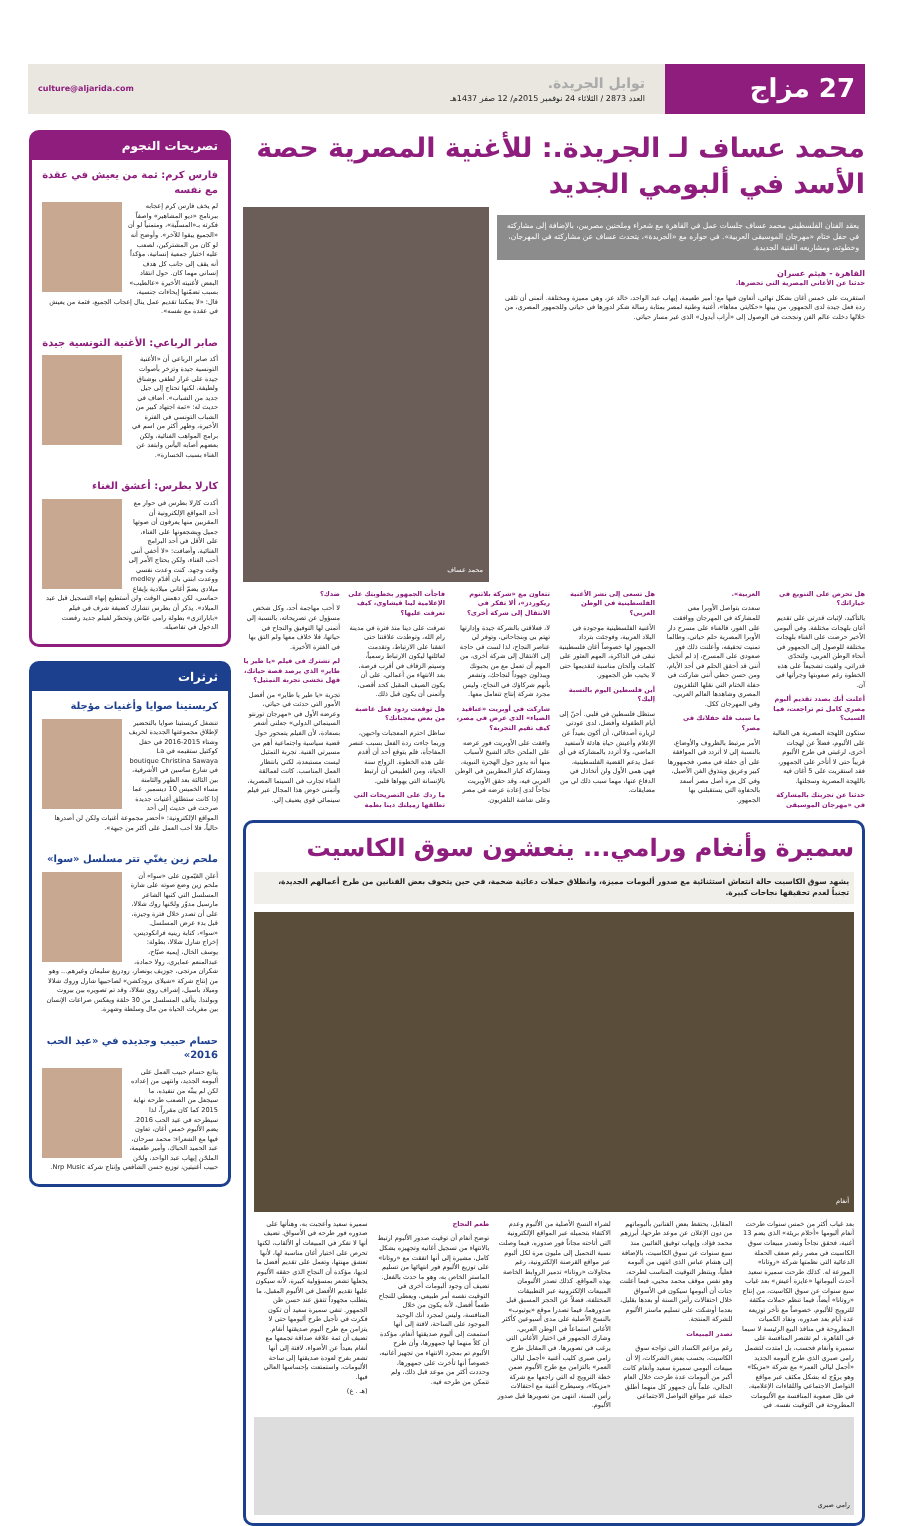27 مزاج
توابل الجريدة.
العدد 2873 / الثلاثاء 24 نوفمبر 2015م/ 12 صفر 1437هـ
culture@aljarida.com
محمد عساف لـ الجريدة.: للأغنية المصرية حصة الأسد في ألبومي الجديد
يعقد الفنان الفلسطيني محمد عساف جلسات عمل في القاهرة مع شعراء وملحنين مصريين، بالإضافة إلى مشاركته في حفل ختام «مهرجان الموسيقى العربية». في حواره مع «الجريدة»، يتحدث عساف عن مشاركته في المهرجان، وخطوته، ومشاريعه الفنية الجديدة.
القاهرة - هيثم عسران
حدثنا عن الأغاني المصرية التي تحضرها.
استقريت على خمس أغان بشكل نهائي، أتعاون فيها مع: أمير طعيمة، إيهاب عبد الواحد، خالد عز، وهي مميزة ومختلفة. أتمنى أن تلقى ردة فعل جيدة لدى الجمهور، من بينها «حكايتي معاها»، أغنية وطنية لمصر بمثابة رسالة شكر لدورها في حياتي وللجمهور المصري، من خلالها دخلت عالم الفن ونجحت في الوصول إلى «أراب أيدول» الذي غير مسار حياتي.
محمد عساف
هل تحرص على التنويع في خياراتك؟
بالتأكيد، لإثبات قدرتي على تقديم أغان بلهجات مختلفة. وفي ألبومي الأخير حرصت على الغناء بلهجات مختلفة للوصول إلى الجمهور في أنحاء الوطن العربي، ولتحدّي قدراتي، ولقيت تشجيعاً على هذه الخطوة رغم صعوبتها وجرأتها في آن.
أعلنت أنك بصدد تقديم ألبوم مصري كامل ثم تراجعت، فما السبب؟
ستكون اللهجة المصرية هي الغالبة على الألبوم، فضلاً عن لهجات أخرى، لرغبتي في طرح الألبوم قريباً حتى لا أتأخر على الجمهور، فقد استقريت على 5 أغان فيه باللهجة المصرية وسجلتها.
حدثنا عن تجربتك بالمشاركة في «مهرجان الموسيقى العربية».
سعدت بتواصل الأوبرا معي للمشاركة في المهرجان ووافقت على الفور، فالغناء على مسرح دار الأوبرا المصرية حلم حياتي، وطالما تمنيت تحقيقه، وأعلنت ذلك فور صعودي على المسرح، إذ لم أتخيل أنني قد أحقق الحلم في أحد الأيام، ومن حسن حظي أنني شاركت في حفلة الختام التي نقلها التلفزيون المصري وشاهدها العالم العربي، وفي المهرجان ككل.
ما سبب قلة حفلاتك في مصر؟
الأمر مرتبط بالظروف والأوضاع، بالنسبة إلي لا أتردد في الموافقة على أي حفلة في مصر، فجمهورها كبير وعريق ويتذوق الفن الأصيل، وفي كل مرة أصل مصر أسعد بالحفاوة التي يستقبلني بها الجمهور.
هل تسعى إلى نشر الأغنية الفلسطينية في الوطن العربي؟
الأغنية الفلسطينية موجودة في البلاد العربية، وفوجئت بترداد الجمهور لها خصوصاً أغان فلسطينية تبقى في الذاكرة، المهم العثور على كلمات وألحان مناسبة لتقديمها حتى لا يخيب ظن الجمهور.
أين فلسطين اليوم بالنسبة إليك؟
ستظل فلسطين في قلبي. أحنّ إلى أيام الطفولة وأفضل، لدى عودتي لزيارة أصدقائي، أن أكون بعيداً عن الإعلام وأعيش حياة هادئة لأستعيد الماضي، ولا أتردد بالمشاركة في أي عمل يدعم القضية الفلسطينية، فهي همي الأول ولن أتخاذل في الدفاع عنها، مهما سبب ذلك لي من مضايقات.
تتعاون مع «شركة بلاتنوم ريكوردز»، ألا تفكر في الانتقال إلى شركة أخرى؟
لا، فعلاقتي بالشركة جيدة وإدارتها تهتم بي وبنجاحاتي، وتوفر لي عناصر النجاح، لذا لست في حاجة إلى الانتقال إلى شركة أخرى، من المهم أن تعمل مع من يحبونك ويبذلون جهوداً لنجاحك، وتشعر بأنهم شركاؤك في النجاح، وليس مجرد شركة إنتاج تتعامل معها.
شاركت في أوبريت «عناقيد الضياء» الذي عرض في مصر، كيف تقيم التجربة؟
وافقت على الأوبريت فور عرضه علي الملحن خالد الشيخ لأسباب منها أنه يدور حول الهجرة النبوية، ومشاركة كبار المطربين في الوطن العربي فيه، وقد حقق الأوبريت نجاحاً لدى إعادة عرضه في مصر وعلى شاشة التلفزيون.
فاجأت الجمهور بخطوبتك على الإعلامية لينا قيشاوي، كيف تعرفت عليها؟
تعرفت على دينا منذ فترة في مدينة رام الله، وتوطدت علاقتنا حتى اتفقنا على الارتباط، وتقدمت لعائلتها ليكون الارتباط رسمياً، وسيتم الزفاف في أقرب فرصة، بعد الانتهاء من أعمالي، على أن يكون الصيف المقبل كحد أقصى، وأتمنى أن يكون قبل ذلك.
هل توقعت ردود فعل غاضبة من بعض معجباتك؟
ساظل احترم المعجبات واحبهن، وربما جاءت ردة الفعل بسبب عنصر المفاجأة، فلم يتوقع أحد أن أقدم على هذه الخطوة. الزواج سنة الحياة، ومن الطبيعي أن أرتبط بالإنسانة التي يهواها قلبي.
ما ردك على التصريحات التي تطلقها زميلتك دينا بطمة ضدك؟
لا أحب مهاجمة أحد، وكل شخص مسؤول عن تصريحاته، بالنسبة إلي أتمنى لها التوفيق والنجاح في حياتها، فلا خلاف معها ولم التق بها في الفترة الأخيرة.
لم تشترك في فيلم «يا طير يا طاير» الذي يرصد قصة حياتك، فهل تخشى تجربة التمثيل؟
تجربة «يا طير يا طاير» من أفضل الأمور التي حدثت في حياتي، وعرضه الأول في «مهرجان تورنتو السينمائي الدولي» جعلني أشعر بسعادة، لأن الفيلم يتمحور حول قضية سياسية واجتماعية أهم من مسيرتي الفنية. تجربة التمثيل ليست مستبعدة، لكني بانتظار العمل المناسب. كانت لعمالقة الغناء تجارب في السينما المصرية، وأتمنى خوض هذا المجال عبر فيلم سينمائي قوي يضيف إلي.
سميرة وأنغام ورامي... ينعشون سوق الكاسيت
يشهد سوق الكاسيت حالة انتعاش استثنائية مع صدور ألبومات مميزة، وانطلاق حملات دعائية ضخمة، في حين يتخوف بعض الفنانين من طرح أعمالهم الجديدة، تجنباً لعدم تحقيقها نجاحات كبيرة.
أنغام
بعد غياب أكثر من خمس سنوات طرحت أنغام ألبومها «أحلام بريئة» الذي يضم 13 أغنية، فحقق نجاحاً وتصدر مبيعات سوق الكاسيت في مصر رغم ضعف الحملة الدعائية التي نظمتها شركة «روتانا» الموزعة له. كذلك طرحت سميرة سعيد أحدث ألبوماتها «عايزة أعيش» بعد غياب سبع سنوات عن سوق الكاسيت، من إنتاج «روتانا» أيضاً، فيما تنظم حملات مكثفة للترويج للألبوم، خصوصاً مع تأخر توزيعه عدة أيام بعد صدوره، ونفاد الكميات المطروحة في منافذ البيع الرئيسة لا سيما في القاهرة. لم تقتصر المنافسة على سميرة وأنغام فحسب، بل امتدت لتشمل رامي صبري الذي طرح ألبومه الجديد «أجمل ليالي العمر» مع شركة «مزيكا» وهو يروّج له بشكل مكثف عبر مواقع التواصل الاجتماعي واللقاءات الإعلامية، في ظل صعوبة المنافسة مع الألبومات المطروحة في التوقيت نفسه. في المقابل، يحتفظ بعض الفنانين بألبوماتهم من دون الإعلان عن موعد طرحها، أبرزهم محمد فؤاد، وإيهاب توفيق الغائبين منذ سبع سنوات عن سوق الكاسيت، بالإضافة إلى هشام عباس الذي انتهى من ألبومه فعلياً، وينتظر التوقيت المناسب لطرحه، وهو نفس موقف محمد محيي، فيما أعلنت جنات أن ألبومها سيكون في الأسواق خلال احتفالات رأس السنة أو بعدها بقليل، بعدما أوشكت على تسليم ماستر الألبوم للشركة المنتجة.
تصدر المبيعات
رغم مزاعم الكساد التي تواجه سوق الكاسيت، بحسب بعض الشركات، إلا أن مبيعات ألبومي سميرة سعيد وأنغام كانت أكبر من ألبومات عدة طرحت خلال العام الحالي، علماً بأن جمهور كل منهما أطلق حملة عبر مواقع التواصل الاجتماعي لشراء النسخ الأصلية من الألبوم وعدم الاكتفاء بتحميله عبر المواقع الإلكترونية التي أتاحته مجاناً فور صدوره، فيما وصلت نسبة التحميل إلى مليون مرة لكل ألبوم عبر مواقع القرصنة الإلكترونية، رغم محاولات «روتانا» تدمير الروابط الخاصة بهذه المواقع. كذلك تصدر الألبومان المبيعات الإلكترونية عبر التطبيقات المختلفة، فضلاً عن الحجز المسبق قبل صدورهما، فيما تصدرا موقع «يوتيوب» بالنسخ الأصلية على مدى أسبوعين كأكثر الأغاني استماعاً في الوطن العربي، وشارك الجمهور في اختيار الأغاني التي يرغب في تصويرها. في المقابل طرح رامي صبري كليب أغنية «أجمل ليالي العمر» بالتزامن مع طرح الألبوم ضمن خطة الترويج له التي راجعها مع شركة «مزيكا»، وسيطرح أغنية مع احتفالات رأس السنة، انتهى من تصويرها قبل صدور الألبوم.
طعم النجاح
توضح أنغام أن توقيت صدور الألبوم ارتبط بالانتهاء من تسجيل أغانيه وتجهيزه بشكل كامل، مشيرة إلى أنها اتفقت مع «روتانا» على توزيع الألبوم فور انتهائها من تسليم الماستر الخاص به، وهو ما حدث بالفعل. تضيف أن وجود ألبومات أخرى في التوقيت نفسه أمر طبيعي، ويعطي للنجاح طعماً أفضل، لأنه يكون من خلال المنافسة، وليس لمجرد أنك الوحيد الموجود على الساحة، لافتة إلى أنها استمعت إلى ألبوم صديقتها أنغام، مؤكدة أن كلاً منهما لها جمهورها، وأن طرح الألبوم تم بمجرد الانتهاء من تجهيز أغانيه، خصوصاً أنها تأخرت على جمهورها، وحددت أكثر من موعد قبل ذلك، ولم تتمكن من طرحه فيه.
سميرة سعيد وأعجبت به، وهنأتها على صدوره فور طرحه في الأسواق. تضيف أنها لا تفكر في المبيعات أو الألقاب، لكنها تحرص على اختيار أغان مناسبة لها، لأنها تعشق مهنتها، وتعمل على تقديم أفضل ما لديها، مؤكدة أن النجاح الذي حققه الألبوم يجعلها تشعر بمسؤولية كبيرة، لأنه سيكون عليها تقديم الأفضل في الألبوم المقبل، ما يتطلب مجهوداً تتفق عند حسن ظن الجمهور. تنفي سميرة سعيد أن تكون فكرت في تأجيل طرح ألبومها حتى لا يتزامن مع طرح ألبوم صديقتها أنغام. تضيف أن ثمة علاقة صداقة تجمعها مع أنغام بعيداً عن الأضواء، لافتة إلى أنها تشعر بفرح لعودة صديقتها إلى ساحة الألبومات، واستمتعت بإحساسها العالي فيها.
(هـ . ع)
رامي صبري
تصريحات النجوم
فارس كرم: ثمة من يعيش في عقدة مع نفسه
لم يخف فارس كرم إعجابه ببرنامج «ديو المشاهير» واصفاً فكرته بـ«المسلّية»، ومتمنياً لو أن «الجميع يبقوا للآخر». وأوضح أنه لو كان من المشتركين، لصعب عليه اختيار جمعية إنسانية، مؤكداً أنه يقف إلى جانب كل هدف إنساني مهما كان. حول انتقاد البعض لأغنيته الأخيرة «عالطيب» بسبب تضمّنها إيحاءات جنسية، قال: «لا يمكننا تقديم عمل ينال إعجاب الجميع، فثمة من يعيش في عقدة مع نفسه».
صابر الرباعي: الأغنية التونسية جيدة
أكد صابر الرباعي أن «الأغنية التونسية جيدة وتزخر بأصوات جيدة على غرار لطفي بوشناق ولطيفة، لكنها تحتاج إلى جيل جديد من الشباب». أضاف في حديث له: «ثمة اجتهاد كبير من الشباب التونسي في الفترة الأخيرة، وظهر أكثر من اسم في برامج المواهب الغنائية، ولكن بعضهم أصابه اليأس وابتعد عن الغناء بسبب الخسارة».
كارلا بطرس: أعشق الغناء
أكدت كارلا بطرس في حوار مع أحد المواقع الإلكترونية أن المقربين منها يعرفون أن صوتها جميل ويشجعونها على الغناء، على الأقل في أحد البرامج الغنائية، وأضافت: «لا أخفي أنني أحب الغناء، ولكن يحتاج الأمر إلى وقت وجهد. كنت وعدت نفسي ووعدت ابنتي بان أقدّم medley ميلادي يضمّ أغاني ميلادية بإيقاع حماسي، لكن دهمني الوقت ولن أستطيع إنهاء التسجيل قبل عيد الميلاد». يذكر أن بطرس تشارك كضيفة شرف في فيلم «باباراتزي» بطولة رامي عيّاش وتحضّر لفيلم جديد رفضت الدخول في تفاصيله.
ثرثرات
كريستينا صوايا وأغنيات مؤجلة
تنشغل كريستينا صوايا بالتحضير لإطلاق مجموعتها الجديدة لخريف وشتاء 2015-2016 في حفل كوكتيل ستقيمه في La boutique Christina Sawaya في شارع ساسين في الأشرفية، بين الثالثة بعد الظهر والثامنة مساء الخميس 10 ديسمبر. عما إذا كانت ستطلق أغنيات جديدة صرحت في حديث إلى أحد المواقع الإلكترونية: «أحضر مجموعة أغنيات ولكن لن أصدرها حالياً، فلا أحب العمل على أكثر من جبهة».
ملحم زين يغنّي تتر مسلسل «سوا»
أعلن القيّمون على «سوا» أن ملحم زين وضع صوته على شارة المسلسل التي كتبها الشاعر مارسيل مدوّر ولحّنها روك شلالا، على أن تصدر خلال فترة وجيزة، قبل بدء عرض المسلسل. «سوا»، كتابة رينيه فرانكوديس، إخراج شارل شلالا، بطولة: يوسف الخال، إيميه صيّاح، عبدالمنعم عمايري، رولا حمادة، شكران مرتجى، جوزيف بونصار، رودريغ سليمان وغيرهم... وهو من إنتاج شركة «شيلاي برودكشن» لصاحبيها شارل وروك شلالا وميلاد باسيل، إشراف روي شلالا، وقد تم تصويره بين بيروت وبولندا. يتألف المسلسل من 30 حلقة ويعكس صراعات الإنسان بين مغريات الحياة من مال وسلطة وشهرة.
حسام حبيب وجديده في «عيد الحب 2016»
يتابع حسام حبيب العمل على ألبومه الجديد، وانتهى من إعداده لكن لم يبتّه من تنفيذه، ما سيجعل من الصعب طرحه نهاية 2015 كما كان مقرراً، لذا سيطرحه في عيد الحب 2016. يضم الألبوم خمس أغان، تعاون فيها مع الشعراء: محمد سرحان، عبد الحميد الحباك، وأمير طعيمة، الملحّن إيهاب عبد الواحد، ولحّن حبيب أغنيتين، توزيع حسن الشافعي وإنتاج شركة Nrp Music.